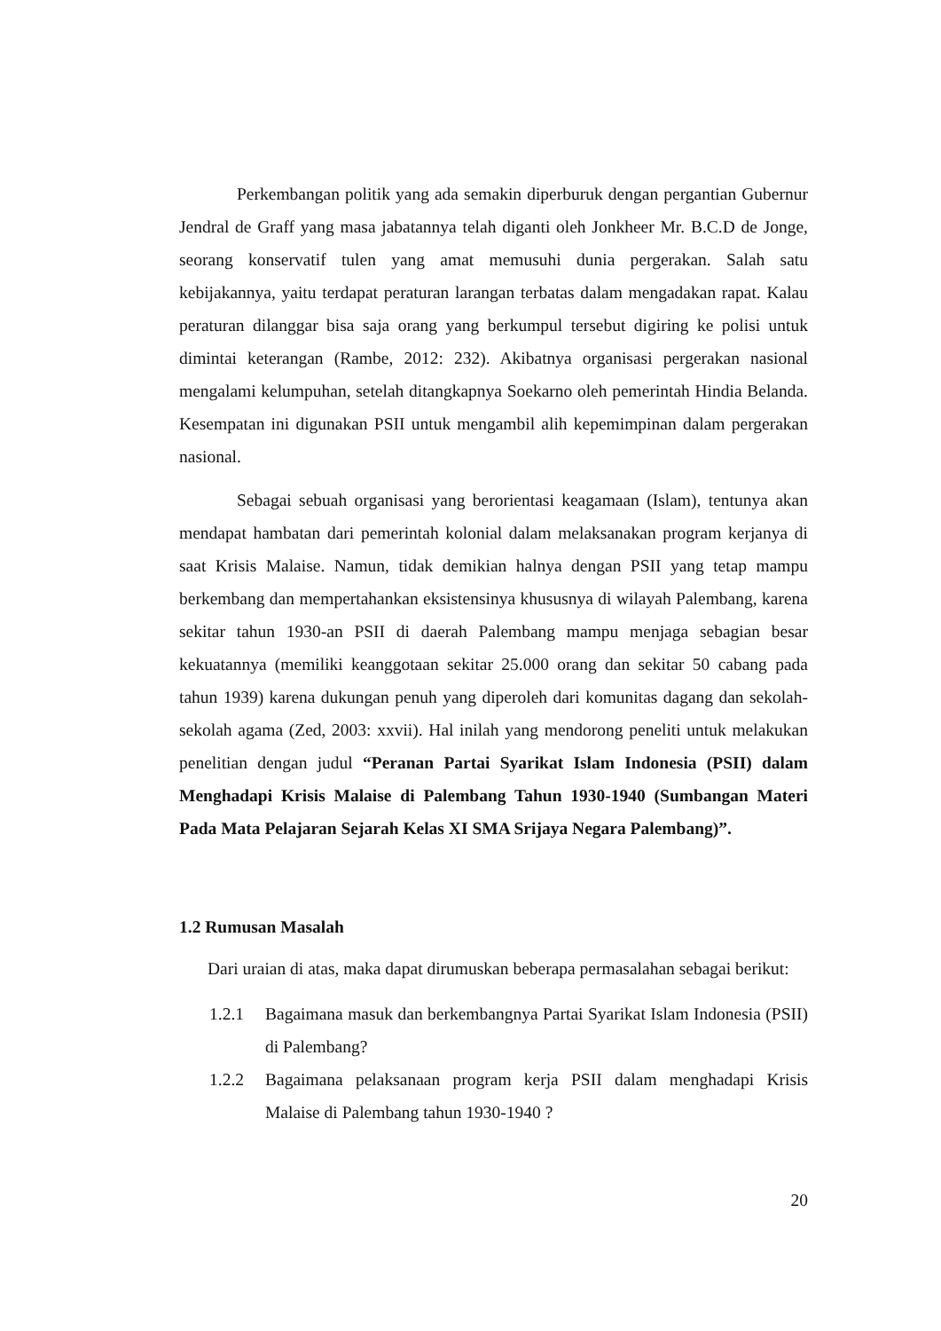Perkembangan politik yang ada semakin diperburuk dengan pergantian Gubernur Jendral de Graff yang masa jabatannya telah diganti oleh Jonkheer Mr. B.C.D de Jonge, seorang konservatif tulen yang amat memusuhi dunia pergerakan. Salah satu kebijakannya, yaitu terdapat peraturan larangan terbatas dalam mengadakan rapat. Kalau peraturan dilanggar bisa saja orang yang berkumpul tersebut digiring ke polisi untuk dimintai keterangan (Rambe, 2012: 232). Akibatnya organisasi pergerakan nasional mengalami kelumpuhan, setelah ditangkapnya Soekarno oleh pemerintah Hindia Belanda. Kesempatan ini digunakan PSII untuk mengambil alih kepemimpinan dalam pergerakan nasional.
Sebagai sebuah organisasi yang berorientasi keagamaan (Islam), tentunya akan mendapat hambatan dari pemerintah kolonial dalam melaksanakan program kerjanya di saat Krisis Malaise. Namun, tidak demikian halnya dengan PSII yang tetap mampu berkembang dan mempertahankan eksistensinya khususnya di wilayah Palembang, karena sekitar tahun 1930-an PSII di daerah Palembang mampu menjaga sebagian besar kekuatannya (memiliki keanggotaan sekitar 25.000 orang dan sekitar 50 cabang pada tahun 1939) karena dukungan penuh yang diperoleh dari komunitas dagang dan sekolah-sekolah agama (Zed, 2003: xxvii). Hal inilah yang mendorong peneliti untuk melakukan penelitian dengan judul “Peranan Partai Syarikat Islam Indonesia (PSII) dalam Menghadapi Krisis Malaise di Palembang Tahun 1930-1940 (Sumbangan Materi Pada Mata Pelajaran Sejarah Kelas XI SMA Srijaya Negara Palembang)”.
1.2 Rumusan Masalah
Dari uraian di atas, maka dapat dirumuskan beberapa permasalahan sebagai berikut:
1.2.1 Bagaimana masuk dan berkembangnya Partai Syarikat Islam Indonesia (PSII) di Palembang?
1.2.2 Bagaimana pelaksanaan program kerja PSII dalam menghadapi Krisis Malaise di Palembang tahun 1930-1940 ?
20